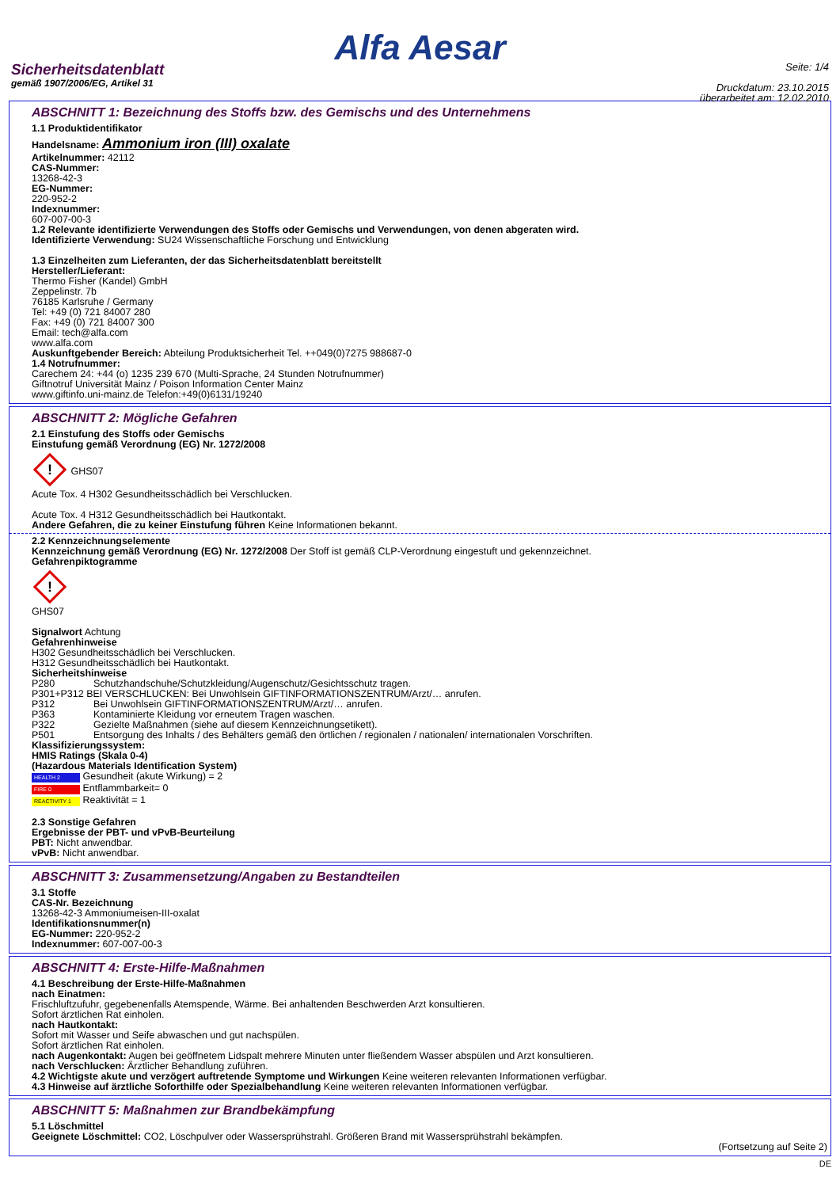Alfa Aesar
Sicherheitsdatenblatt
gemäß 1907/2006/EG, Artikel 31
Seite: 1/4
Druckdatum: 23.10.2015
überarbeitet am: 12.02.2010
ABSCHNITT 1: Bezeichnung des Stoffs bzw. des Gemischs und des Unternehmens
1.1 Produktidentifikator
Handelsname: Ammonium iron (III) oxalate
Artikelnummer: 42112
CAS-Nummer:
13268-42-3
EG-Nummer:
220-952-2
Indexnummer:
607-007-00-3
1.2 Relevante identifizierte Verwendungen des Stoffs oder Gemischs und Verwendungen, von denen abgeraten wird.
Identifizierte Verwendung: SU24 Wissenschaftliche Forschung und Entwicklung
1.3 Einzelheiten zum Lieferanten, der das Sicherheitsdatenblatt bereitstellt
Hersteller/Lieferant:
Thermo Fisher (Kandel) GmbH
Zeppelinstr. 7b
76185 Karlsruhe / Germany
Tel: +49 (0) 721 84007 280
Fax: +49 (0) 721 84007 300
Email: tech@alfa.com
www.alfa.com
Auskunftgebender Bereich: Abteilung Produktsicherheit Tel. ++049(0)7275 988687-0
1.4 Notrufnummer:
Carechem 24: +44 (o) 1235 239 670 (Multi-Sprache, 24 Stunden Notrufnummer)
Giftnotruf Universität Mainz / Poison Information Center Mainz
www.giftinfo.uni-mainz.de Telefon:+49(0)6131/19240
ABSCHNITT 2: Mögliche Gefahren
2.1 Einstufung des Stoffs oder Gemischs
Einstufung gemäß Verordnung (EG) Nr. 1272/2008
! GHS07
Acute Tox. 4 H302 Gesundheitsschädlich bei Verschlucken.
Acute Tox. 4 H312 Gesundheitsschädlich bei Hautkontakt.
Andere Gefahren, die zu keiner Einstufung führen Keine Informationen bekannt.
2.2 Kennzeichnungselemente
Kennzeichnung gemäß Verordnung (EG) Nr. 1272/2008 Der Stoff ist gemäß CLP-Verordnung eingestuft und gekennzeichnet.
Gefahrenpiktogramme
!
GHS07
Signalwort Achtung
Gefahrenhinweise
H302 Gesundheitsschädlich bei Verschlucken.
H312 Gesundheitsschädlich bei Hautkontakt.
Sicherheitshinweise
P280 Schutzhandschuhe/Schutzkleidung/Augenschutz/Gesichtsschutz tragen.
P301+P312 BEI VERSCHLUCKEN: Bei Unwohlsein GIFTINFORMATIONSZENTRUM/Arzt/… anrufen.
P312 Bei Unwohlsein GIFTINFORMATIONSZENTRUM/Arzt/… anrufen.
P363 Kontaminierte Kleidung vor erneutem Tragen waschen.
P322 Gezielte Maßnahmen (siehe auf diesem Kennzeichnungsetikett).
P501 Entsorgung des Inhalts / des Behälters gemäß den örtlichen / regionalen / nationalen/ internationalen Vorschriften.
Klassifizierungssystem:
HMIS Ratings (Skala 0-4)
(Hazardous Materials Identification System)
HEALTH 2 Gesundheit (akute Wirkung) = 2
FIRE 0 Entflammbarkeit= 0
REACTIVITY 1 Reaktivität = 1
2.3 Sonstige Gefahren
Ergebnisse der PBT- und vPvB-Beurteilung
PBT: Nicht anwendbar.
vPvB: Nicht anwendbar.
ABSCHNITT 3: Zusammensetzung/Angaben zu Bestandteilen
3.1 Stoffe
CAS-Nr. Bezeichnung
13268-42-3 Ammoniumeisen-III-oxalat
Identifikationsnummer(n)
EG-Nummer: 220-952-2
Indexnummer: 607-007-00-3
ABSCHNITT 4: Erste-Hilfe-Maßnahmen
4.1 Beschreibung der Erste-Hilfe-Maßnahmen
nach Einatmen:
Frischluftzufuhr, gegebenenfalls Atemspende, Wärme. Bei anhaltenden Beschwerden Arzt konsultieren.
Sofort ärztlichen Rat einholen.
nach Hautkontakt:
Sofort mit Wasser und Seife abwaschen und gut nachspülen.
Sofort ärztlichen Rat einholen.
nach Augenkontakt: Augen bei geöffnetem Lidspalt mehrere Minuten unter fließendem Wasser abspülen und Arzt konsultieren.
nach Verschlucken: Ärztlicher Behandlung zuführen.
4.2 Wichtigste akute und verzögert auftretende Symptome und Wirkungen Keine weiteren relevanten Informationen verfügbar.
4.3 Hinweise auf ärztliche Soforthilfe oder Spezialbehandlung Keine weiteren relevanten Informationen verfügbar.
ABSCHNITT 5: Maßnahmen zur Brandbekämpfung
5.1 Löschmittel
Geeignete Löschmittel: CO2, Löschpulver oder Wassersprühstrahl. Größeren Brand mit Wassersprühstrahl bekämpfen.
(Fortsetzung auf Seite 2)
DE